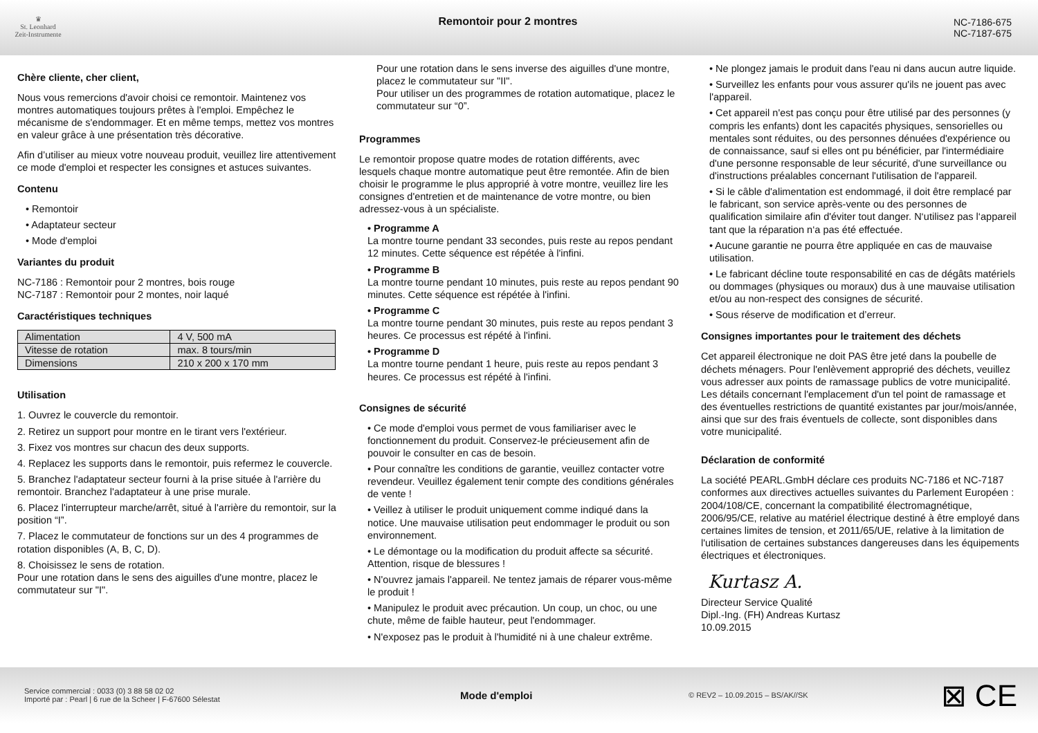♛
St. Leonhard
Zeit-Instrumente
Remontoir pour 2 montres NC-7186-675
NC-7187-675
Chère cliente, cher client,
Nous vous remercions d'avoir choisi ce remontoir. Maintenez vos montres automatiques toujours prêtes à l'emploi. Empêchez le mécanisme de s'endommager. Et en même temps, mettez vos montres en valeur grâce à une présentation très décorative.
Afin d’utiliser au mieux votre nouveau produit, veuillez lire attentivement ce mode d'emploi et respecter les consignes et astuces suivantes.
Contenu
• Remontoir
• Adaptateur secteur
• Mode d'emploi
Variantes du produit
NC-7186 : Remontoir pour 2 montres, bois rouge
NC-7187 : Remontoir pour 2 montes, noir laqué
Caractéristiques techniques
| Alimentation | 4 V, 500 mA |
| Vitesse de rotation | max. 8 tours/min |
| Dimensions | 210 x 200 x 170 mm |
Utilisation
1. Ouvrez le couvercle du remontoir.
2. Retirez un support pour montre en le tirant vers l'extérieur.
3. Fixez vos montres sur chacun des deux supports.
4. Replacez les supports dans le remontoir, puis refermez le couvercle.
5. Branchez l'adaptateur secteur fourni à la prise située à l'arrière du remontoir. Branchez l'adaptateur à une prise murale.
6. Placez l'interrupteur marche/arrêt, situé à l'arrière du remontoir, sur la position “I”.
7. Placez le commutateur de fonctions sur un des 4 programmes de rotation disponibles (A, B, C, D).
8. Choisissez le sens de rotation.
Pour une rotation dans le sens des aiguilles d'une montre, placez le commutateur sur "I".
Pour une rotation dans le sens inverse des aiguilles d'une montre, placez le commutateur sur "II".
Pour utiliser un des programmes de rotation automatique, placez le commutateur sur “0”.
Programmes
Le remontoir propose quatre modes de rotation différents, avec lesquels chaque montre automatique peut être remontée. Afin de bien choisir le programme le plus approprié à votre montre, veuillez lire les consignes d'entretien et de maintenance de votre montre, ou bien adressez-vous à un spécialiste.
• Programme A
La montre tourne pendant 33 secondes, puis reste au repos pendant 12 minutes. Cette séquence est répétée à l'infini.
• Programme B
La montre tourne pendant 10 minutes, puis reste au repos pendant 90 minutes. Cette séquence est répétée à l'infini.
• Programme C
La montre tourne pendant 30 minutes, puis reste au repos pendant 3 heures. Ce processus est répété à l'infini.
• Programme D
La montre tourne pendant 1 heure, puis reste au repos pendant 3 heures. Ce processus est répété à l'infini.
Consignes de sécurité
• Ce mode d'emploi vous permet de vous familiariser avec le fonctionnement du produit. Conservez-le précieusement afin de pouvoir le consulter en cas de besoin.
• Pour connaître les conditions de garantie, veuillez contacter votre revendeur. Veuillez également tenir compte des conditions générales de vente !
• Veillez à utiliser le produit uniquement comme indiqué dans la notice. Une mauvaise utilisation peut endommager le produit ou son environnement.
• Le démontage ou la modification du produit affecte sa sécurité. Attention, risque de blessures !
• N'ouvrez jamais l'appareil. Ne tentez jamais de réparer vous-même le produit !
• Manipulez le produit avec précaution. Un coup, un choc, ou une chute, même de faible hauteur, peut l'endommager.
• N'exposez pas le produit à l'humidité ni à une chaleur extrême.
• Ne plongez jamais le produit dans l'eau ni dans aucun autre liquide.
• Surveillez les enfants pour vous assurer qu'ils ne jouent pas avec l'appareil.
• Cet appareil n'est pas conçu pour être utilisé par des personnes (y compris les enfants) dont les capacités physiques, sensorielles ou mentales sont réduites, ou des personnes dénuées d'expérience ou de connaissance, sauf si elles ont pu bénéficier, par l'intermédiaire d'une personne responsable de leur sécurité, d'une surveillance ou d'instructions préalables concernant l'utilisation de l'appareil.
• Si le câble d'alimentation est endommagé, il doit être remplacé par le fabricant, son service après-vente ou des personnes de qualification similaire afin d'éviter tout danger. N‘utilisez pas l‘appareil tant que la réparation n‘a pas été effectuée.
• Aucune garantie ne pourra être appliquée en cas de mauvaise utilisation.
• Le fabricant décline toute responsabilité en cas de dégâts matériels ou dommages (physiques ou moraux) dus à une mauvaise utilisation et/ou au non-respect des consignes de sécurité.
• Sous réserve de modification et d’erreur.
Consignes importantes pour le traitement des déchets
Cet appareil électronique ne doit PAS être jeté dans la poubelle de déchets ménagers. Pour l'enlèvement approprié des déchets, veuillez vous adresser aux points de ramassage publics de votre municipalité.
Les détails concernant l'emplacement d'un tel point de ramassage et des éventuelles restrictions de quantité existantes par jour/mois/année, ainsi que sur des frais éventuels de collecte, sont disponibles dans votre municipalité.
Déclaration de conformité
La société PEARL.GmbH déclare ces produits NC-7186 et NC-7187 conformes aux directives actuelles suivantes du Parlement Européen : 2004/108/CE, concernant la compatibilité électromagnétique, 2006/95/CE, relative au matériel électrique destiné à être employé dans certaines limites de tension, et 2011/65/UE, relative à la limitation de l'utilisation de certaines substances dangereuses dans les équipements électriques et électroniques.
Kurtasz A.
Directeur Service Qualité
Dipl.-Ing. (FH) Andreas Kurtasz
10.09.2015
Service commercial : 0033 (0) 3 88 58 02 02
Importé par : Pearl | 6 rue de la Scheer | F-67600 Sélestat
Mode d'emploi
© REV2 – 10.09.2015 – BS/AK//SK
⊠ CE